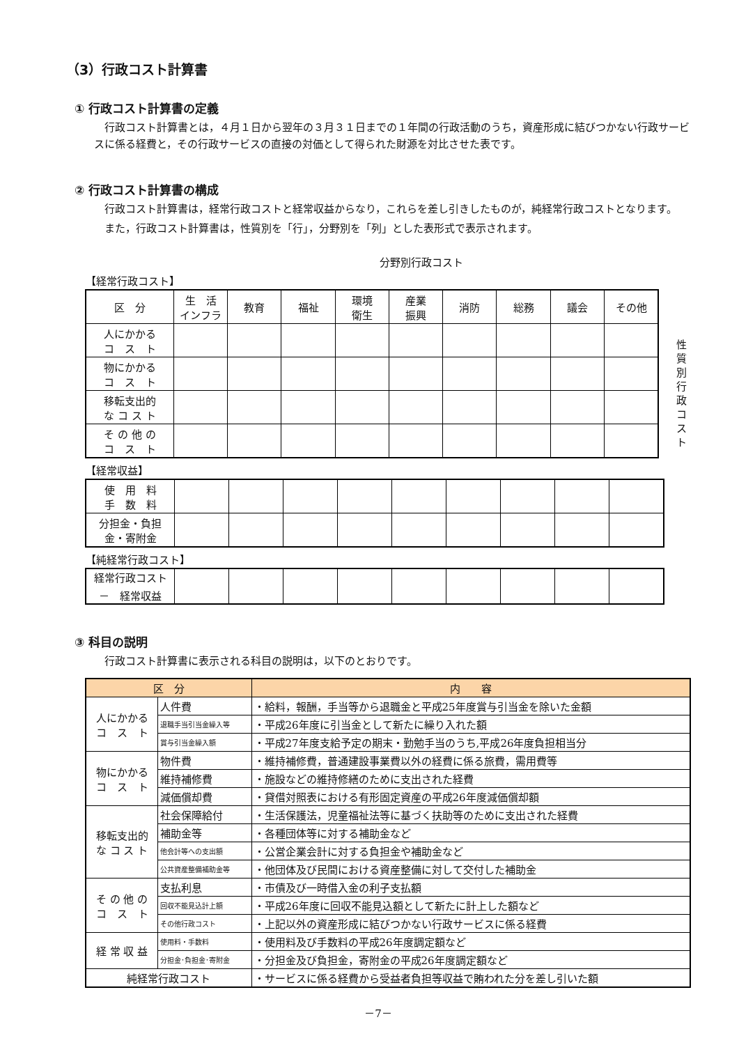（3）行政コスト計算書
① 行政コスト計算書の定義
行政コスト計算書とは，４月１日から翌年の３月３１日までの１年間の行政活動のうち，資産形成に結びつかない行政サービスに係る経費と，その行政サービスの直接の対価として得られた財源を対比させた表です。
② 行政コスト計算書の構成
行政コスト計算書は，経常行政コストと経常収益からなり，これらを差し引きしたものが，純経常行政コストとなります。
また，行政コスト計算書は，性質別を「行」，分野別を「列」とした表形式で表示されます。
分野別行政コスト
【経常行政コスト】
| 区 分 | 生 活 インフラ | 教育 | 福祉 | 環境 衛生 | 産業 振興 | 消防 | 総務 | 議会 | その他 |
| 人にかかる コ ス ト | | | | | | | | | |
| 物にかかる コ ス ト | | | | | | | | | |
| 移転支出的 な コ ス ト | | | | | | | | | |
| そ の 他 の コ ス ト | | | | | | | | | |
性質別行政コスト
【経常収益】
| 使 用 料 手 数 料 | | | | | | | | | |
| 分担金・負担 金・寄附金 | | | | | | | | | |
【純経常行政コスト】
| 経常行政コスト － 経常収益 | | | | | | | | | |
③ 科目の説明
行政コスト計算書に表示される科目の説明は，以下のとおりです。
| 区 分 | | 内 容 |
| --- | --- | --- |
| 人にかかる コ ス ト | 人件費 | ・給料，報酬，手当等から退職金と平成25年度賞与引当金を除いた金額 |
| | 退職手当引当金繰入等 | ・平成26年度に引当金として新たに繰り入れた額 |
| | 賞与引当金繰入額 | ・平成27年度支給予定の期末・勤勉手当のうち,平成26年度負担相当分 |
| 物にかかる コ ス ト | 物件費 | ・維持補修費，普通建設事業費以外の経費に係る旅費，需用費等 |
| | 維持補修費 | ・施設などの維持修繕のために支出された経費 |
| | 減価償却費 | ・貸借対照表における有形固定資産の平成26年度減価償却額 |
| 移転支出的 な コ ス ト | 社会保障給付 | ・生活保護法，児童福祉法等に基づく扶助等のために支出された経費 |
| | 補助金等 | ・各種団体等に対する補助金など |
| | 他会計等への支出額 | ・公営企業会計に対する負担金や補助金など |
| | 公共資産整備補助金等 | ・他団体及び民間における資産整備に対して交付した補助金 |
| そ の 他 の コ ス ト | 支払利息 | ・市債及び一時借入金の利子支払額 |
| | 回収不能見込計上額 | ・平成26年度に回収不能見込額として新たに計上した額など |
| | その他行政コスト | ・上記以外の資産形成に結びつかない行政サービスに係る経費 |
| 経 常 収 益 | 使用料・手数料 | ・使用料及び手数料の平成26年度調定額など |
| | 分担金･負担金･寄附金 | ・分担金及び負担金，寄附金の平成26年度調定額など |
| 純経常行政コスト | | ・サービスに係る経費から受益者負担等収益で賄われた分を差し引いた額 |
－7－